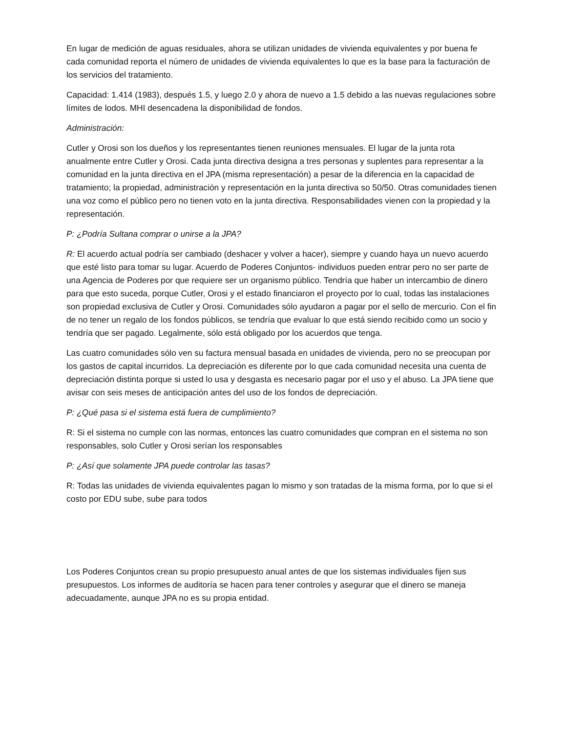En lugar de medición de aguas residuales, ahora se utilizan unidades de vivienda equivalentes y por buena fe cada comunidad reporta el número de unidades de vivienda equivalentes lo que es la base para la facturación de los servicios del tratamiento.
Capacidad: 1.414 (1983), después 1.5, y luego 2.0 y ahora de nuevo a 1.5 debido a las nuevas regulaciones sobre límites de lodos. MHI desencadena la disponibilidad de fondos.
Administración:
Cutler y Orosi son los dueños y los representantes tienen reuniones mensuales. El lugar de la junta rota anualmente entre Cutler y Orosi. Cada junta directiva designa a tres personas y suplentes para representar a la comunidad en la junta directiva en el JPA (misma representación) a pesar de la diferencia en la capacidad de tratamiento; la propiedad, administración y representación en la junta directiva so 50/50. Otras comunidades tienen una voz como el público pero no tienen voto en la junta directiva. Responsabilidades vienen con la propiedad y la representación.
P: ¿Podría Sultana comprar o unirse a la JPA?
R: El acuerdo actual podría ser cambiado (deshacer y volver a hacer), siempre y cuando haya un nuevo acuerdo que esté listo para tomar su lugar. Acuerdo de Poderes Conjuntos- individuos pueden entrar pero no ser parte de una Agencia de Poderes por que requiere ser un organismo público. Tendría que haber un intercambio de dinero para que esto suceda, porque Cutler, Orosi y el estado financiaron el proyecto por lo cual, todas las instalaciones son propiedad exclusiva de Cutler y Orosi. Comunidades sólo ayudaron a pagar por el sello de mercurio. Con el fin de no tener un regalo de los fondos públicos, se tendría que evaluar lo que está siendo recibido como un socio y tendría que ser pagado. Legalmente, sólo está obligado por los acuerdos que tenga.
Las cuatro comunidades sólo ven su factura mensual basada en unidades de vivienda, pero no se preocupan por los gastos de capital incurridos. La depreciación es diferente por lo que cada comunidad necesita una cuenta de depreciación distinta porque si usted lo usa y desgasta es necesario pagar por el uso y el abuso. La JPA tiene que avisar con seis meses de anticipación antes del uso de los fondos de depreciación.
P: ¿Qué pasa si el sistema está fuera de cumplimiento?
R: Si el sistema no cumple con las normas, entonces las cuatro comunidades que compran en el sistema no son responsables, solo Cutler y Orosi serían los responsables
P: ¿Así que solamente JPA puede controlar las tasas?
R: Todas las unidades de vivienda equivalentes pagan lo mismo y son tratadas de la misma forma, por lo que si el costo por EDU sube, sube para todos
Los Poderes Conjuntos crean su propio presupuesto anual antes de que los sistemas individuales fijen sus presupuestos. Los informes de auditoría se hacen para tener controles y asegurar que el dinero se maneja adecuadamente, aunque JPA no es su propia entidad.